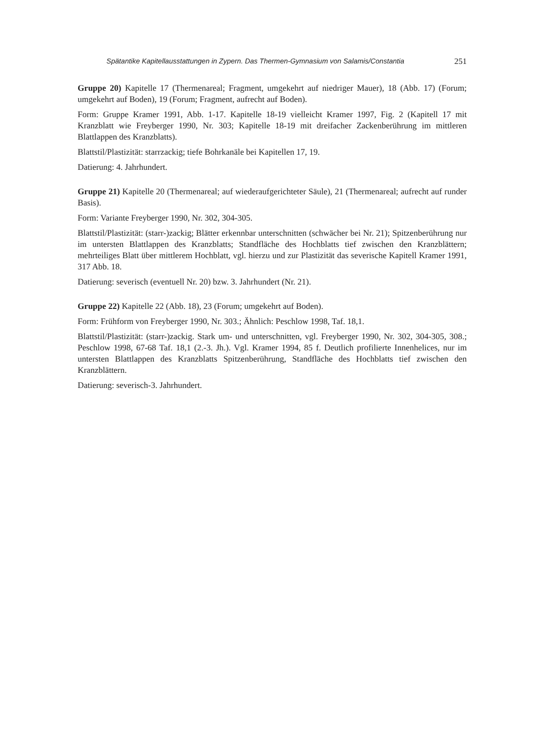Spätantike Kapitellausstattungen in Zypern. Das Thermen-Gymnasium von Salamis/Constantia 251
Gruppe 20) Kapitelle 17 (Thermenareal; Fragment, umgekehrt auf niedriger Mauer), 18 (Abb. 17) (Forum; umgekehrt auf Boden), 19 (Forum; Fragment, aufrecht auf Boden).
Form: Gruppe Kramer 1991, Abb. 1-17. Kapitelle 18-19 vielleicht Kramer 1997, Fig. 2 (Kapitell 17 mit Kranzblatt wie Freyberger 1990, Nr. 303; Kapitelle 18-19 mit dreifacher Zackenberührung im mittleren Blattlappen des Kranzblatts).
Blattstil/Plastizität: starrzackig; tiefe Bohrkanäle bei Kapitellen 17, 19.
Datierung: 4. Jahrhundert.
Gruppe 21) Kapitelle 20 (Thermenareal; auf wiederaufgerichteter Säule), 21 (Thermenareal; aufrecht auf runder Basis).
Form: Variante Freyberger 1990, Nr. 302, 304-305.
Blattstil/Plastizität: (starr-)zackig; Blätter erkennbar unterschnitten (schwächer bei Nr. 21); Spitzenberührung nur im untersten Blattlappen des Kranzblatts; Standfläche des Hochblatts tief zwischen den Kranzblättern; mehrteiliges Blatt über mittlerem Hochblatt, vgl. hierzu und zur Plastizität das severische Kapitell Kramer 1991, 317 Abb. 18.
Datierung: severisch (eventuell Nr. 20) bzw. 3. Jahrhundert (Nr. 21).
Gruppe 22) Kapitelle 22 (Abb. 18), 23 (Forum; umgekehrt auf Boden).
Form: Frühform von Freyberger 1990, Nr. 303.; Ähnlich: Peschlow 1998, Taf. 18,1.
Blattstil/Plastizität: (starr-)zackig. Stark um- und unterschnitten, vgl. Freyberger 1990, Nr. 302, 304-305, 308.; Peschlow 1998, 67-68 Taf. 18,1 (2.-3. Jh.). Vgl. Kramer 1994, 85 f. Deutlich profilierte Innenhelices, nur im untersten Blattlappen des Kranzblatts Spitzenberührung, Standfläche des Hochblatts tief zwischen den Kranzblättern.
Datierung: severisch-3. Jahrhundert.